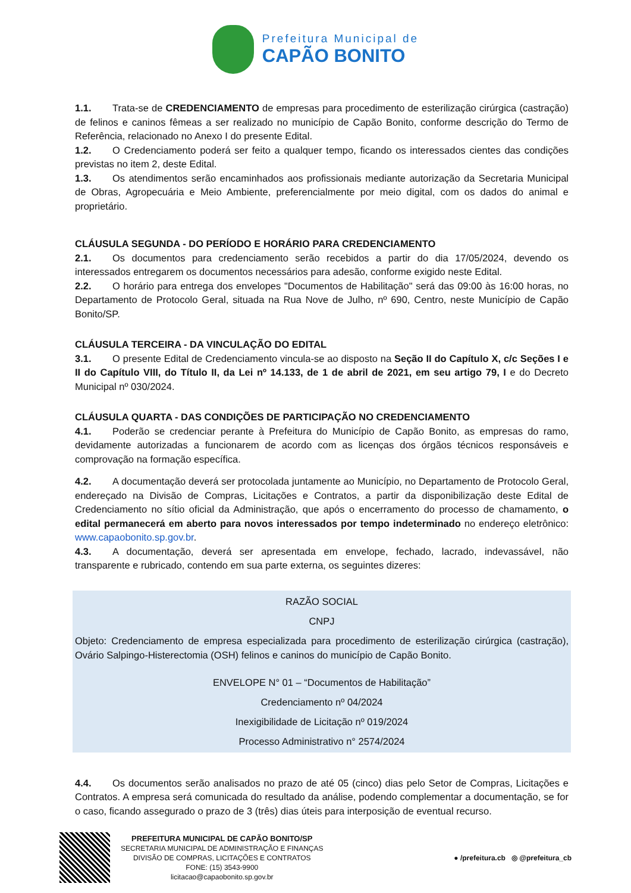Prefeitura Municipal de
CAPÃO BONITO
1.1. Trata-se de CREDENCIAMENTO de empresas para procedimento de esterilização cirúrgica (castração) de felinos e caninos fêmeas a ser realizado no município de Capão Bonito, conforme descrição do Termo de Referência, relacionado no Anexo I do presente Edital.
1.2. O Credenciamento poderá ser feito a qualquer tempo, ficando os interessados cientes das condições previstas no item 2, deste Edital.
1.3. Os atendimentos serão encaminhados aos profissionais mediante autorização da Secretaria Municipal de Obras, Agropecuária e Meio Ambiente, preferencialmente por meio digital, com os dados do animal e proprietário.
CLÁUSULA SEGUNDA - DO PERÍODO E HORÁRIO PARA CREDENCIAMENTO
2.1. Os documentos para credenciamento serão recebidos a partir do dia 17/05/2024, devendo os interessados entregarem os documentos necessários para adesão, conforme exigido neste Edital.
2.2. O horário para entrega dos envelopes "Documentos de Habilitação" será das 09:00 às 16:00 horas, no Departamento de Protocolo Geral, situada na Rua Nove de Julho, nº 690, Centro, neste Município de Capão Bonito/SP.
CLÁUSULA TERCEIRA - DA VINCULAÇÃO DO EDITAL
3.1. O presente Edital de Credenciamento vincula-se ao disposto na Seção II do Capítulo X, c/c Seções I e II do Capítulo VIII, do Título II, da Lei nº 14.133, de 1 de abril de 2021, em seu artigo 79, I e do Decreto Municipal nº 030/2024.
CLÁUSULA QUARTA - DAS CONDIÇÕES DE PARTICIPAÇÃO NO CREDENCIAMENTO
4.1. Poderão se credenciar perante à Prefeitura do Município de Capão Bonito, as empresas do ramo, devidamente autorizadas a funcionarem de acordo com as licenças dos órgãos técnicos responsáveis e comprovação na formação específica.
4.2. A documentação deverá ser protocolada juntamente ao Município, no Departamento de Protocolo Geral, endereçado na Divisão de Compras, Licitações e Contratos, a partir da disponibilização deste Edital de Credenciamento no sítio oficial da Administração, que após o encerramento do processo de chamamento, o edital permanecerá em aberto para novos interessados por tempo indeterminado no endereço eletrônico: www.capaobonito.sp.gov.br.
4.3. A documentação, deverá ser apresentada em envelope, fechado, lacrado, indevassável, não transparente e rubricado, contendo em sua parte externa, os seguintes dizeres:
RAZÃO SOCIAL
CNPJ
Objeto: Credenciamento de empresa especializada para procedimento de esterilização cirúrgica (castração), Ovário Salpingo-Histerectomia (OSH) felinos e caninos do município de Capão Bonito.
ENVELOPE N° 01 – “Documentos de Habilitação”
Credenciamento nº 04/2024
Inexigibilidade de Licitação nº 019/2024
Processo Administrativo n° 2574/2024
4.4. Os documentos serão analisados no prazo de até 05 (cinco) dias pelo Setor de Compras, Licitações e Contratos. A empresa será comunicada do resultado da análise, podendo complementar a documentação, se for o caso, ficando assegurado o prazo de 3 (três) dias úteis para interposição de eventual recurso.
PREFEITURA MUNICIPAL DE CAPÃO BONITO/SP
SECRETARIA MUNICIPAL DE ADMINISTRAÇÃO E FINANÇAS
DIVISÃO DE COMPRAS, LICITAÇÕES E CONTRATOS
FONE: (15) 3543-9900
licitacao@capaobonito.sp.gov.br
● /prefeitura.cb ◎ @prefeitura_cb